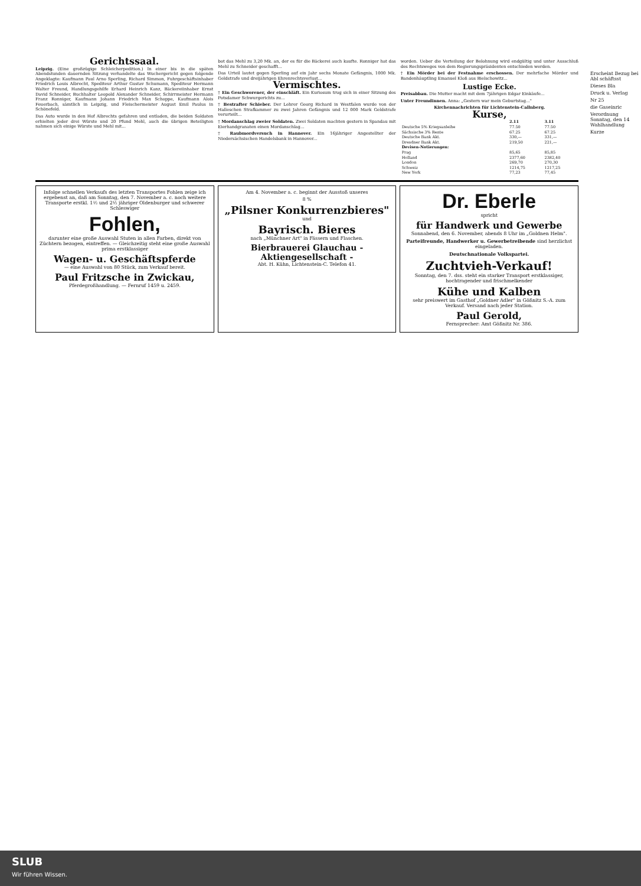Gerichtssaal.
Leipzig. (Eine großzügige Schleicherpedition.) In einer bis in die späten Abendstunden dauernden Sitzung verhandelte das Wuchergericht gegen folgende Angeklagte: Kaufmann Paul Arno Sperling, Richard Simmon, Fuhrgeschäftsinhaber Friedrich Louis Albrecht, Spediteur Arthur Gustav Schumann, Spediteur Hermann Walter Freund, Handlungsgehilfe Erhard Heinrich Kanz, Bäckereiinhaber Ernst David Schneider, Buchhalter Leopold Alexander Schneider, Schirrmeister Hermann Franz Ronniger, Kaufmann Johann Friedrich Max Schoppe, Kaufmann Alois Feuerbach, sämtlich in Leipzig, und Fleischermeister August Emil Paulus in Schönefeld.
Das Auto wurde in den Hof Albrechts gefahren und entladen, die beiden Soldaten erhielten jeder drei Würste und 20 Pfund Mehl, auch die übrigen Beteiligten nahmen sich einige Würste und Mehl mit...
bot das Mehl zu 3,20 Mk. an, der es für die Bäckerei auch kaufte. Ronniger hat das Mehl zu Schneider geschafft...
Das Urteil lautet gegen Sperling auf ein Jahr sechs Monate Gefängnis, 1000 Mk. Geldstrafe und dreijährigen Ehrenrechtsverlust...
Vermischtes.
† Ein Geschworener, der einschläft. Ein Kuriosum trug sich in einer Sitzung des Potsdamer Schwurgerichts zu...
† Bestrafter Schieber. Der Lehrer Georg Richard in Westfalen wurde von der Halleschen Strafkammer zu zwei Jahren Gefängnis und 12 000 Mark Geldstrafe verurteilt...
† Mordanschlag zweier Soldaten. Zwei Soldaten machten gestern in Spandau mit Eierhandgranaten einen Mordanschlag...
† Raubmordversuch in Hannover. Ein 16jähriger Angestellter der Niedersächsischen Handelsbank in Hannover...
worden. Ueber die Verteilung der Belohnung wird endgültig und unter Ausschluß des Rechtsweges von dem Regierungspräsidenten entschieden werden.
† Ein Mörder bei der Festnahme erschossen. Der mehrfache Mörder und Bandenhäuptling Emanuel Kloß aus Bielschowitz...
Lustige Ecke.
Preisabbau. Die Mutter macht mit dem 7jährigen Edgar Einkäufe...
Unter Freundinnen. Anna: „Gestern war mein Geburtstag..."
Kirchennachrichten für Lichtenstein-Callnberg.
Kurse,
| | 2.11 | 3.11 |
| --- | --- | --- |
| Deutsche 5% Kriegsanleihe | 77.50 | 77.50 |
| Sächsische 3% Rente | 67.25 | 67.25 |
| Deutsche Bank Akt. | 330,— | 331,— |
| Dresdner Bank Akt. | 219,50 | 221,— |
| Devisen-Notierungen: | | |
| Prag | 85,65 | 85,85 |
| Holland | 2377,60 | 2382,40 |
| London | 269,70 | 270,30 |
| Schweiz | 1214,75 | 1217,25 |
| New York | 77,23 | 77,45 |
Infolge schnellen Verkaufs des letzten Transportes Fohlen zeige ich ergebenst an, daß am Sonntag, den 7. November a. c. noch weitere Transporte erstkl. 1½ und 2½ jähriger Oldenburger und schwerer Schleswiger
Fohlen,
darunter eine große Auswahl Stuten in allen Farben, direkt von Züchtern bezogen, eintreffen. — Gleichzeitig steht eine große Auswahl prima erstklassiger
Wagen- u. Geschäftspferde
— eine Auswahl von 80 Stück, zum Verkauf bereit.
Paul Fritzsche in Zwickau,
Pferdegroßhandlung. — Fernruf 1459 u. 2459.
Am 4. November a. c. beginnt der Ausstoß unseres
8 %
„Pilsner Konkurrenzbieres"
und
Bayrisch. Bieres
nach „Münchner Art" in Fässern und Flaschen.
Bierbrauerei Glauchau - Aktiengesellschaft -
Abt. H. Kühn, Lichtenstein-C. Telefon 41.
Dr. Eberle
spricht
für Handwerk und Gewerbe
Sonnabend, den 6. November, abends 8 Uhr im „Goldnen Helm".
Parteifreunde, Handwerker u. Gewerbetreibende sind herzlichst eingeladen.
Deutschnationale Volkspartei.
Zuchtvieh-Verkauf!
Sonntag, den 7. dss. steht ein starker Transport erstklassiger, hochtragender und frischmelkender
Kühe und Kalben
sehr preiswert im Gasthof „Goldner Adler" in Gößnitz S.-A. zum Verkauf. Versand nach jeder Station.
Paul Gerold,
Fernsprecher: Amt Gößnitz Nr. 386.
Erscheint Bezug bei Abl schäftsst
Dieses Bla
Druck u. Verlag
Nr 25
die Gaseinric
Verordnung Sonntag, den 14 Wahlhandlung
Kurze
SLUB
Wir führen Wissen.